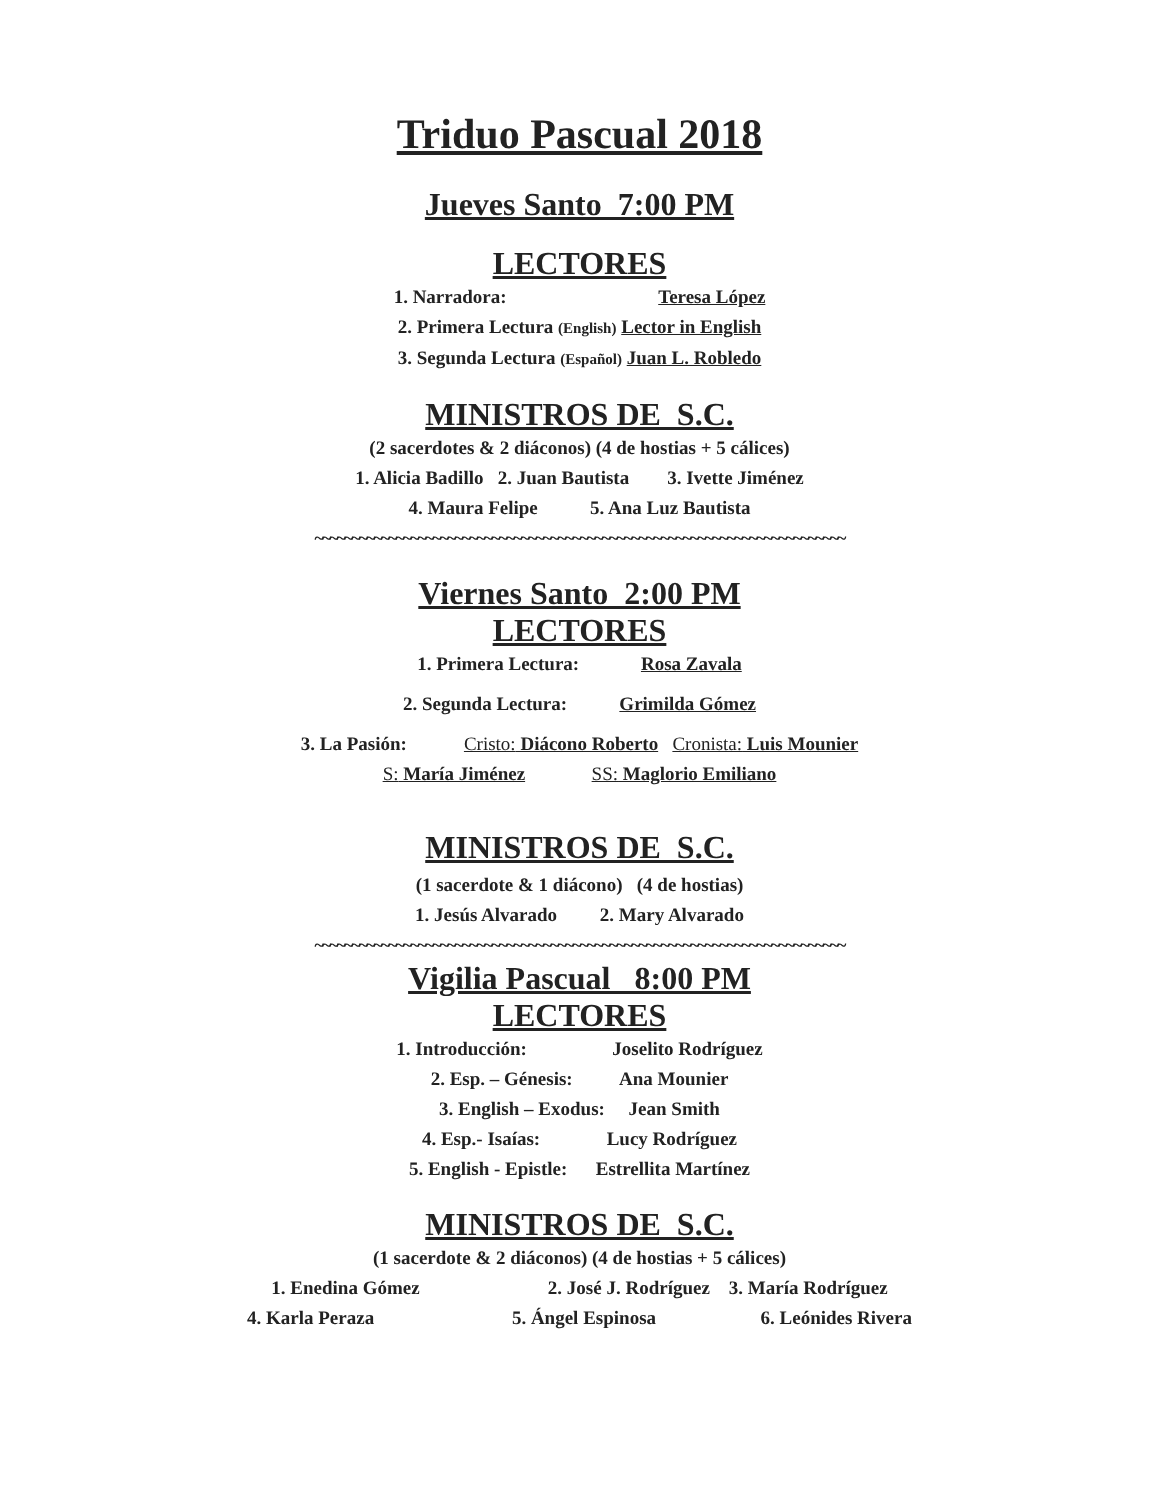Triduo Pascual 2018
Jueves Santo 7:00 PM
LECTORES
1. Narradora: Teresa López
2. Primera Lectura (English) Lector in English
3. Segunda Lectura (Español) Juan L. Robledo
MINISTROS DE S.C.
(2 sacerdotes & 2 diáconos) (4 de hostias + 5 cálices)
1. Alicia Badillo 2. Juan Bautista 3. Ivette Jiménez
4. Maura Felipe 5. Ana Luz Bautista
~~~~~~~~~~~~~~~~~~~~~~~~~~~~~~~~~~~~~~~~~~~~~~~~~~~~~~~~~~~~~~~~~~~~~~~~
Viernes Santo 2:00 PM
LECTORES
1. Primera Lectura: Rosa Zavala
2. Segunda Lectura: Grimilda Gómez
3. La Pasión: Cristo: Diácono Roberto Cronista: Luis Mounier
S: María Jiménez SS: Maglorio Emiliano
MINISTROS DE S.C.
(1 sacerdote & 1 diácono) (4 de hostias)
1. Jesús Alvarado 2. Mary Alvarado
~~~~~~~~~~~~~~~~~~~~~~~~~~~~~~~~~~~~~~~~~~~~~~~~~~~~~~~~~~~~~~~~~~~~~~~~
Vigilia Pascual 8:00 PM
LECTORES
1. Introducción: Joselito Rodríguez
2. Esp. – Génesis: Ana Mounier
3. English – Exodus: Jean Smith
4. Esp.- Isaías: Lucy Rodríguez
5. English - Epistle: Estrellita Martínez
MINISTROS DE S.C.
(1 sacerdote & 2 diáconos) (4 de hostias + 5 cálices)
1. Enedina Gómez 2. José J. Rodríguez 3. María Rodríguez
4. Karla Peraza 5. Ángel Espinosa 6. Leónides Rivera